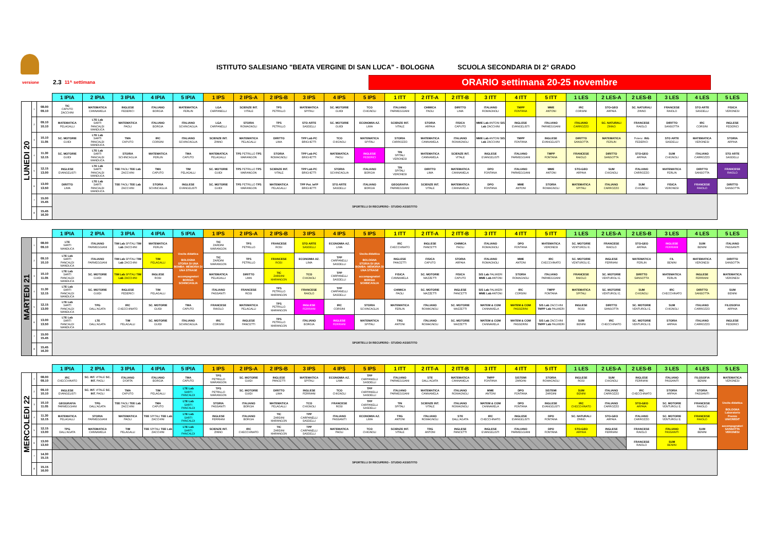ISTITUTO SALESIANO "BEATA VERGINE DI SAN LUCA" - BOLOGNA
SCUOLA SECONDARIA DI 2° GRADO
versione 2.3 11^ settimana
ORARIO settimana 20-25 novembre
| | | | 1 IPIA | 2 IPIA | 3 IPIA | 4 IPIA | 5 IPIA | 1 IPS | 2 IPS-A | 2 IPS-B | 3 IPS | 4 IPS | 5 IPS | 1 ITT | 2 ITT-A | 2 ITT-B | 3 ITT | 4 ITT | 5 ITT | 1 LES | 2 LES-A | 2 LES-B | 3 LES | 4 LES | 5 LES |
| --- | --- | --- | --- | --- | --- | --- | --- | --- | --- | --- | --- | --- | --- | --- | --- | --- | --- | --- | --- | --- | --- | --- | --- | --- | --- |
| LUNEDI 20 | 1 | 08.00 09.10 | TIC CAPUTO ZACCHINI | MATEMATICA CANNAMELA | INGLESE FEDERICI | ITALIANO BORGIA | MATEMATICA FERLIN | LGA CARPANELLI | SCIENZE INT. VITALE | TPS PETRILLO | MATEMATICA SPITALI | SC. MOTORIE GUIDI | TCO CHIGNOLI | ITALIANO PARMEGGIANI | CHIMICA PAOLI | DIRITTO LIMA | ITALIANO ROMAGNOLI | TMPP FONTANA | MME ANTONI | IRC CORSINI | STO-GEO ARPAIA | SC. NATURALI ZINNO | FRANCESE RAIOLO | STO ARTE SASDELLI | FISICA VERONESI |
| | 2 | 09.10 10.10 | MATEMATICA PELAGALLI | LTE Lab SARTI PANCALDI MANDUCA | MATEMATICA PAOLI | ITALIANO BORGIA | ITALIANO SCHINCAGLIA | LGA CARPANELLI | STORIA ROMAGNOLI | TPS PETRILLO | STO ARTE SASDELLI | SC. MOTORIE GUIDI | ECONOMIA AZ. LIMA | SCIENZE INT. VITALE | STORIA ARPAIA | FISICA CAPUTO | MME Lab ANTONI SIS Lab ZACCHINI | INGLESE EVANGELISTI | ITALIANO PARMEGGIANI | ITALIANO CARROZZO | SC. NATURALI ZINNO | FRANCESE RAIOLO | DIRITTO SANSOTTA | IRC CORSINI | INGLESE FEDERICI |
| | 3 | 10.10 11.05 | SC. MOTORIE GUIDI | LTE Lab SARTI PANCALDI MANDUCA | TMA CAPUTO | IRC CORSINI | ITALIANO SCHINCAGLIA | SCIENZE INT. ZINNO | MATEMATICA PELAGALLI | DIRITTO LIMA | TPP Lab PC BRIGHETTI | TCO CHIGNOLI | MATEMATICA SPITALI | STORIA CARROZZO | MATEMATICA CANNAMELA | ITALIANO ROMAGNOLI | MME Lab ANTONI SIS Lab ZACCHINI | TMPP FONTANA | INGLESE EVANGELISTI | DIRITTO SANSOTTA | MATEMATICA FERLIN | Potenz. ING FEDERICI | STO ARTE SASDELLI | MATEMATICA VERONESI | STORIA ARPAIA |
| | 4 | 11.30 12.15 | SC. MOTORIE GUIDI | LTE Lab SARTI PANCALDI MANDUCA | STORIA SCHINCAGLIA | MATEMATICA FERLIN | TMA CAPUTO | MATEMATICA PELAGALLI | TPS PETRILLO TPS MARANGON | STORIA ROMAGNOLI | TPP Lab PC BRIGHETTI | MATEMATICA PAOLI | INGLESE FEDERICI | TIN SPITALI VERONESI | MATEMATICA CANNAMELA | SCIENZE INT. VITALE | INGLESE EVANGELISTI | ITALIANO PARMEGGIANI | TMPP FONTANA | FRANCESE RAIOLO | DIRITTO SANSOTTA | STO-GEO ARPAIA | SUM CHIGNOLI | ITALIANO CARROZZO | STO ARTE SASDELLI |
| | 5 | 12.15 13.00 | INGLESE EVANGELISTI | LTE Lab SARTI PANCALDI MANDUCA | TEE PAOLI TEE Lab ZACCHINI | TMA CAPUTO | TIM PELAGALLI | SC. MOTORIE GUIDI | TPS PETRILLO TPS MARANGON | SCIENZE INT. VITALE | TPP Lab PC BRIGHETTI | STORIA SCHINCAGLIA | ITALIANO BORGIA | TIN SPITALI VERONESI | DIRITTO LIMA | MATEMATICA CANNAMELA | DPO FONTANA | ITALIANO PARMEGGIANI | MME ANTONI | STO-GEO ARPAIA | SUM CHIGNOLI | ITALIANO CARROZZO | MATEMATICA FERLIN | DIRITTO SANSOTTA | FRANCESE RAIOLO |
| | 6 | 13.00 13.50 | DIRITTO LIMA | LTE Lab SARTI PANCALDI MANDUCA | TEE PAOLI TEE Lab ZACCHINI | STORIA SCHINCAGLIA | INGLESE EVANGELISTI | SC. MOTORIE GUIDI | TPS PETRILLO TPS MARANGON | MATEMATICA PELAGALLI | TPP Pot. IeFP BRIGHETTI | STO ARTE SASDELLI | ITALIANO BORGIA | GEOGRAFIA PARMEGGIANI | SCIENZE INT. VITALE | MATEMATICA CANNAMELA | DPO FONTANA | MME ANTONI | STORIA ROMAGNOLI | MATEMATICA SPITALI | ITALIANO CARROZZO | SUM CHIGNOLI | FISICA VERONESI | FRANCESE RAIOLO | DIRITTO SANSOTTA |
| | 7 | 15.00 15.45 | SPORTELLI DI RECUPERO - STUDIO ASSISTITO | | | | | | | | | | | | | | | | | | | | | | |
| | 8 | 15.45 16.30 | | | | | | | | | | | | | | | | | | | | | | | |
| | | | 1 IPIA | 2 IPIA | 3 IPIA | 4 IPIA | 5 IPIA | 1 IPS | 2 IPS-A | 2 IPS-B | 3 IPS | 4 IPS | 5 IPS | 1 ITT | 2 ITT-A | 2 ITT-B | 3 ITT | 4 ITT | 5 ITT | 1 LES | 2 LES-A | 2 LES-B | 3 LES | 4 LES | 5 LES |
| --- | --- | --- | --- | --- | --- | --- | --- | --- | --- | --- | --- | --- | --- | --- | --- | --- | --- | --- | --- | --- | --- | --- | --- | --- | --- |
| MARTEDI 21 | 1 | 08.00 09.10 | LTE SARTI MANDUCA | ITALIANO PARMEGGIANI | TIM Lab SPITALI TIM Lab ZACCHINI | MATEMATICA FERLIN | Uscita didattica BOLOGNA STORIA DI UNA BOMBA: MEMORIA DI UNA STRAGE accompagnatori BORGIA SCHINCAGLIA | TIC ZARDINI MARANGON | TPS PETRILLO | FRANCESE ROSI | STO ARTE SASDELLI | ECONOMIA AZ. LIMA | Uscita didattica BOLOGNA STORIA DI UNA BOMBA: MEMORIA DI UNA STRAGE accompagnatori BORGIA SCHINCAGLIA | IRC CHECCHINATO | INGLESE PANCETTI | CHIMICA PAOLI | ITALIANO ROMAGNOLI | DPO FONTANA | MATEMATICA VERONESI | SC. MOTORIE VENTUROLI E. | FRANCESE RAIOLO | STO-GEO ARPAIA | INGLESE FERRIANI | SUM BENINI | ITALIANO PASSANITI |
| | 2 | 09.10 10.10 | LTE Lab SARTI PANCALDI MANDUCA | ITALIANO PARMEGGIANI | TIM Lab SPITALI TIM Lab ZACCHINI | TIM PELAGALLI | | TIC ZARDINI MARANGON | TPS PETRILLO | FRANCESE ROSI | ECONOMIA AZ. LIMA | TPP CARPANELLI SASDELLI | | INGLESE PANCETTI | FISICA CAPUTO | STORIA ARPAIA | ITALIANO ROMAGNOLI | MME ANTONI | IRC CHECCHINATO | SC. MOTORIE VENTUROLI E. | INGLESE FERRIANI | MATEMATICA FERLIN | FIL BENINI | MATEMATICA VERONESI | DIRITTO SANSOTTA |
| | 3 | 10.10 11.05 | LTE Lab SARTI PANCALDI MANDUCA | SC. MOTORIE GUIDI | TIM Lab SPITALI TIM Lab ZACCHINI | INGLESE ROSI | | MATEMATICA PELAGALLI | DIRITTO LIMA | TIC ZARDINI MARANGON | TCO CHIGNOLI | TPP CARPANELLI SASDELLI | | FISICA CANNAMELA | SC. MOTORIE MAZZETTI | FISICA CAPUTO | SIS Lab PALMIERI MME Lab ANTONI | STORIA ROMAGNOLI | ITALIANO PARMEGGIANI | FRANCESE RAIOLO | SC. MOTORIE VENTUROLI E. | DIRITTO SANSOTTA | MATEMATICA FERLIN | INGLESE FERRIANI | MATEMATICA VERONESI |
| | 4 | 11.30 12.15 | LTE Lab SARTI PANCALDI MANDUCA | SC. MOTORIE GUIDI | INGLESE FEDERICI | TIM PELAGALLI | | ITALIANO PASSANITI | FRANCESE ROSI | TPS PETRILLO MARANGON | FRANCESE RAIOLO | TPP CARPANELLI SASDELLI | | CHIMICA PAOLI | SC. MOTORIE MAZZETTI | INGLESE PANCETTI | SIS Lab PALMIERI MME Lab ANTONI | IRC CORSINI | TMPP FONTANA | MATEMATICA SPITALI | SC. MOTORIE VENTUROLI E. | SUM CHIGNOLI | IRC CHECCHINATO | DIRITTO SANSOTTA | SUM BENINI |
| | 5 | 12.15 13.00 | LTE Lab SARTI PANCALDI MANDUCA | TPG DALL'AGATA | IRC CHECCHINATO | SC. MOTORIE GUIDI | TMA CAPUTO | FRANCESE RAIOLO | MATEMATICA PELAGALLI | TPS PETRILLO MARANGON | INGLESE FERRIANI | IRC CORSINI | STORIA SCHINCAGLIA | MATEMATICA FERLIN | ITALIANO ROMAGNOLI | SC. MOTORIE MAZZETTI | MATEM & COM CANNAMELA | MATEM & COM PASSERINI | SIS Lab ZACCHINI TMPP Lab PALMIERI | INGLESE ROSI | DIRITTO SANSOTTA | SC. MOTORIE VENTUROLI E. | SUM CHIGNOLI | ITALIANO CARROZZO | FILOSOFIA ARPAIA |
| | 6 | 13.00 13.50 | LTE Lab SARTI PANCALDI MANDUCA | LTE DALL'AGATA | TIM PELAGALLI | SC. MOTORIE GUIDI | ITALIANO SCHINCAGLIA | IRC CORSINI | INGLESE PANCETTI | TPS PETRILLO MARANGON | ITALIANO BORGIA | INGLESE FERRIANI | MATEMATICA SPITALI | TRG ANTONI | ITALIANO ROMAGNOLI | SC. MOTORIE MAZZETTI | MATEM & COM CANNAMELA | MATEM & COM PASSERINI | SIS Lab ZACCHINI TMPP Lab PALMIERI | SUM BENINI | IRC CHECCHINATO | SC. MOTORIE VENTUROLI E. | STORIA ARPAIA | ITALIANO CARROZZO | INGLESE FEDERICI |
| | 7 | 15.00 15.45 | SPORTELLI DI RECUPERO - STUDIO ASSISTITO | | | | | | | | | | | | | | | | | | | | | | |
| | 8 | 15.45 16.30 | | | | | | | | | | | | | | | | | | | | | | | |
| | | | 1 IPIA | 2 IPIA | 3 IPIA | 4 IPIA | 5 IPIA | 1 IPS | 2 IPS-A | 2 IPS-B | 3 IPS | 4 IPS | 5 IPS | 1 ITT | 2 ITT-A | 2 ITT-B | 3 ITT | 4 ITT | 5 ITT | 1 LES | 2 LES-A | 2 LES-B | 3 LES | 4 LES | 5 LES |
| --- | --- | --- | --- | --- | --- | --- | --- | --- | --- | --- | --- | --- | --- | --- | --- | --- | --- | --- | --- | --- | --- | --- | --- | --- | --- |
| MERCOLEDI 22 | 1 | 08.00 09.10 | IRC CHECCHINATO | SC. INT. VITALE SC. INT. PAOLI | ITALIANO D'ORTA | ITALIANO BORGIA | TMA CAPUTO | TPS PETRILLO MARANGON | SC. MOTORIE GUIDI | INGLESE PANCETTI | MATEMATICA SPITALI | ECONOMIA AZ. LIMA | TPP CARPANELLI SASDELLI | ITALIANO PARMEGGIANI | STE DALL'AGATA | MATEMATICA CANNAMELA | TMPP FONTANA | SISTEMI ZARDINI | STORIA ROMAGNOLI | INGLESE ROSI | SUM CHIGNOLI | INGLESE FERRIANI | ITALIANO PASSANITI | FILOSOFIA BENINI | MATEMATICA VERONESI |
| | 2 | 09.10 10.10 | INGLESE EVANGELISTI | SC. INT. VITALE SC. INT. PAOLI | TMA CAPUTO | TIM PELAGALLI | LTE Lab SARTI PANCALDI | TPS PETRILLO MARANGON | SC. MOTORIE GUIDI | DIRITTO LIMA | INGLESE FERRIANI | TCO CHIGNOLI | TPP CARPANELLI SASDELLI | ITALIANO PARMEGGIANI | MATEMATICA CANNAMELA | ITALIANO ROMAGNOLI | MME ANTONI | DPO FONTANA | SISTEMI ZARDINI | SUM BENINI | ITALIANO CARROZZO | IRC CHECCHINATO | STORIA ARPAIA | STORIA PASSANITI | Uscita didattica BOLOGNA Laboratorio Premio UNICREDIT accompagnatori SANSOTTA VERONESI |
| | 3 | 10.10 11.05 | GEOGRAFIA PARMEGGIANI | TPG DALL'AGATA | TEE PAOLI TEE Lab ZACCHINI | TMA CAPUTO | LTE Lab SARTI PANCALDI | STORIA PASSANITI | ITALIANO BORGIA | MATEMATICA PELAGALLI | TCO CHIGNOLI | FRANCESE ROSI | TPP CARPANELLI SASDELLI | TIN SPITALI | SCIENZE INT. VITALE | ITALIANO ROMAGNOLI | MATEM & COM CANNAMELA | DPO FONTANA | INGLESE EVANGELISTI | IRC CHECCHINATO | ITALIANO CARROZZO | STO-GEO ARPAIA | SC. MOTORIE VENTUROLI E. | FRANCESE RAIOLO | |
| | 4 | 11.30 12.15 | MATEMATICA PELAGALLI | STORIA PARMEGGIANI | MATEMATICA PAOLI | TEE SPITALI TEE Lab ZACCHINI | LTE Lab SARTI PANCALDI | INGLESE FERRIANI | ITALIANO BORGIA | TIC ZARDINI MARANGON | TPP CARPANELLI SASDELLI | ITALIANO PASSANITI | ECONOMIA AZ. LIMA | TRG ANTONI | ITALIANO ROMAGNOLI | STE DALL'AGATA | IRC CHECCHINATO | INGLESE EVANGELISTI | DPO FONTANA | SC. NATURALI ZINNO | STO-GEO ARPAIA | ITALIANO CARROZZO | SC. MOTORIE VENTUROLI E. | FRANCESE RAIOLO | |
| | 5 | 12.15 13.00 | TPG DALL'AGATA | MATEMATICA CANNAMELA | TIM PELAGALLI | TEE SPITALI TEE Lab ZACCHINI | LTE Lab SARTI PANCALDI | SCIENZE INT. ZINNO | IRC CHECCHINATO | TIC ZARDINI MARANGON | TPP CARPANELLI SASDELLI | MATEMATICA PAOLI | TCO CHIGNOLI | SCIENZE INT. VITALE | TRG ANTONI | INGLESE PANCETTI | INGLESE EVANGELISTI | ITALIANO PARMEGGIANI | DPO FONTANA | STO-GEO ARPAIA | INGLESE FERRIANI | FRANCESE RAIOLO | ITALIANO PASSANITI | SUM BENINI | |
| | 6 | 13.00 13.50 | | | | | | | | | | | | | | | | | | | | FRANCESE RAIOLO | SUM BENINI | | |
| | 7 | 14.30 15.15 | SPORTELLI DI RECUPERO - STUDIO ASSISTITO | | | | | | | | | | | | | | | | | | | | | | |
| | 8 | 15.15 16.00 | | | | | | | | | | | | | | | | | | | | | | | |